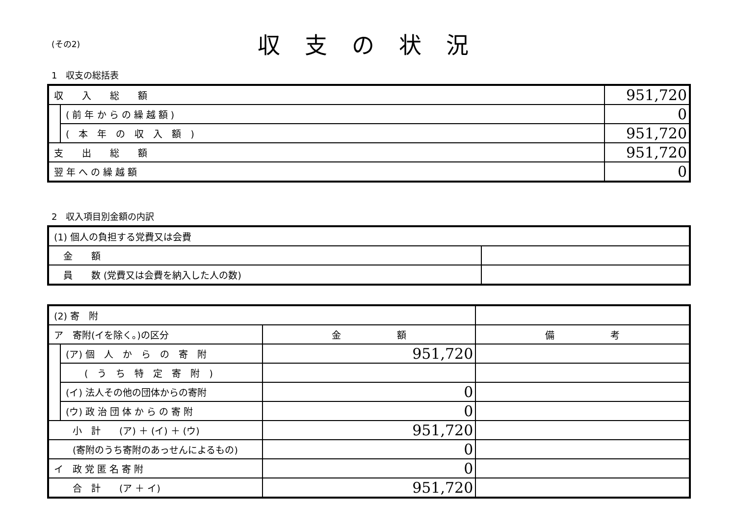(その2)
収支の状況
1　収支の総括表
| 収 入 総 額 | | 951,720 |
| | ( 前 年 か ら の 繰 越 額 ) | 0 |
| | ( 本 年 の 収 入 額 ) | 951,720 |
| 支 出 総 額 | | 951,720 |
| 翌 年 へ の 繰 越 額 | | 0 |
2　収入項目別金額の内訳
| (1) 個人の負担する党費又は会費 | |
| 金 額 | |
| 員 数 (党費又は会費を納入した人の数) | |
| (2) 寄 附 | | | |
| ア 寄附(イを除く。)の区分 | | 金 額 | 備 考 |
| | (ア) 個 人 か ら の 寄 附 | 951,720 | |
| | ( う ち 特 定 寄 附 ) | | |
| | (イ) 法人その他の団体からの寄附 | 0 | |
| | (ウ) 政 治 団 体 か ら の 寄 附 | 0 | |
| 小 計 (ア) ＋ (イ) ＋ (ウ) | | 951,720 | |
| (寄附のうち寄附のあっせんによるもの) | | 0 | |
| イ 政 党 匿 名 寄 附 | | 0 | |
| 合 計 (ア ＋ イ) | | 951,720 | |